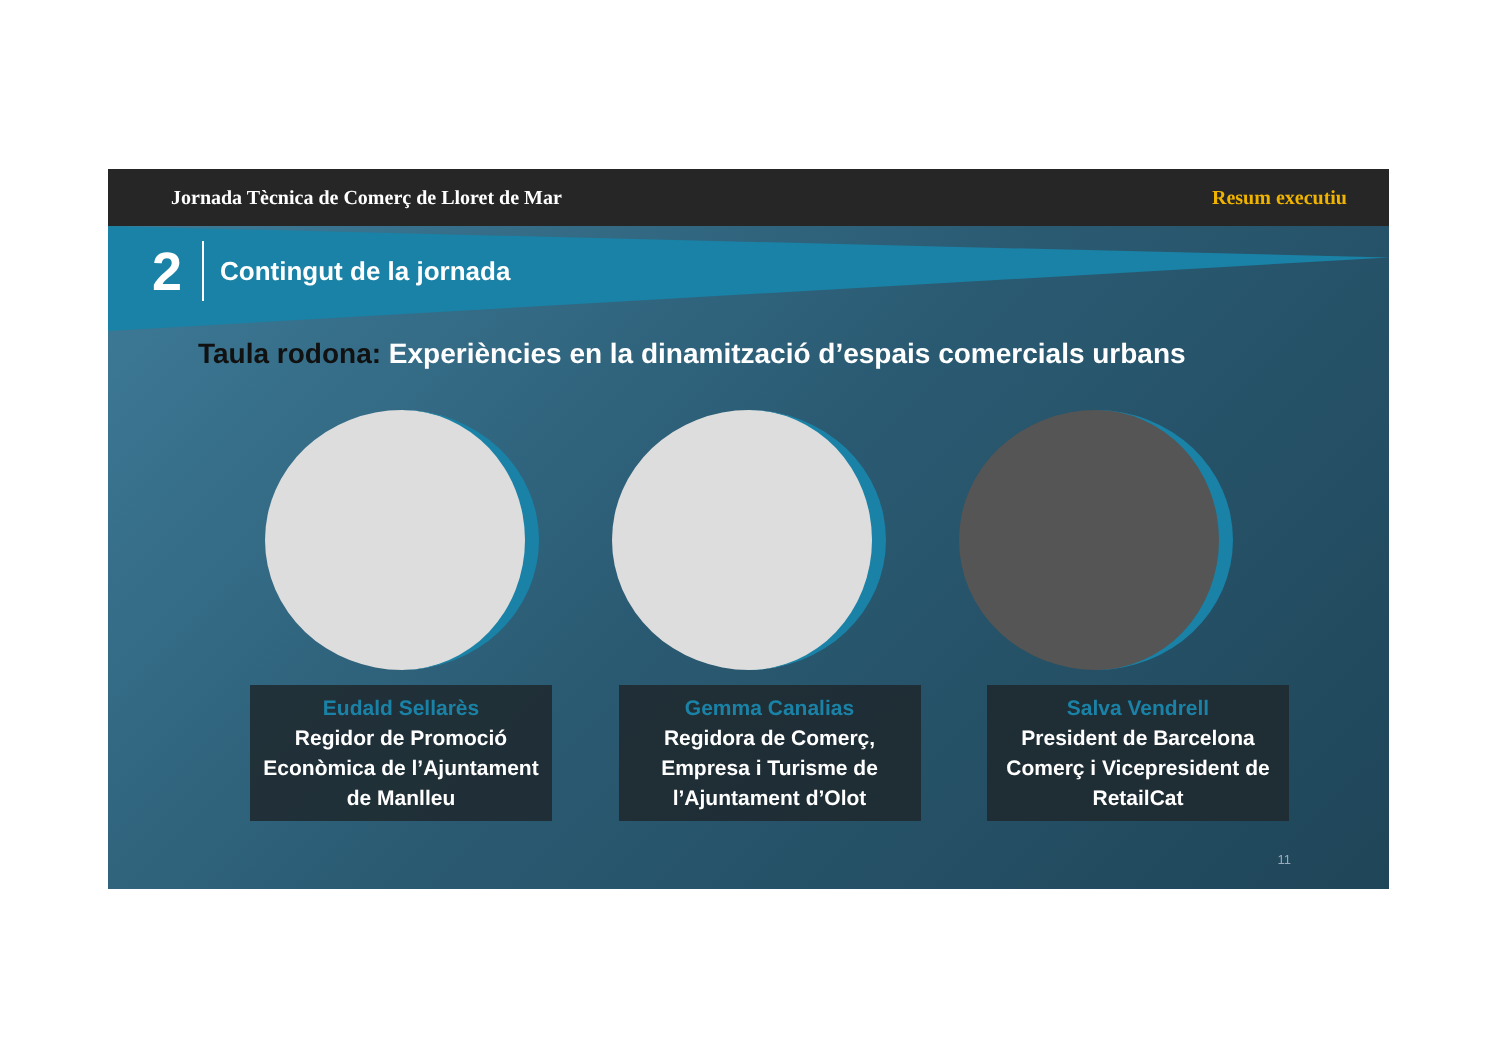Jornada Tècnica de Comerç de Lloret de Mar Resum executiu
2 Contingut de la jornada
Taula rodona: Experiències en la dinamització d’espais comercials urbans
Eudald Sellarès
Regidor de Promoció Econòmica de l’Ajuntament de Manlleu
Gemma Canalias
Regidora de Comerç, Empresa i Turisme de l’Ajuntament d’Olot
Salva Vendrell
President de Barcelona Comerç i Vicepresident de RetailCat
11